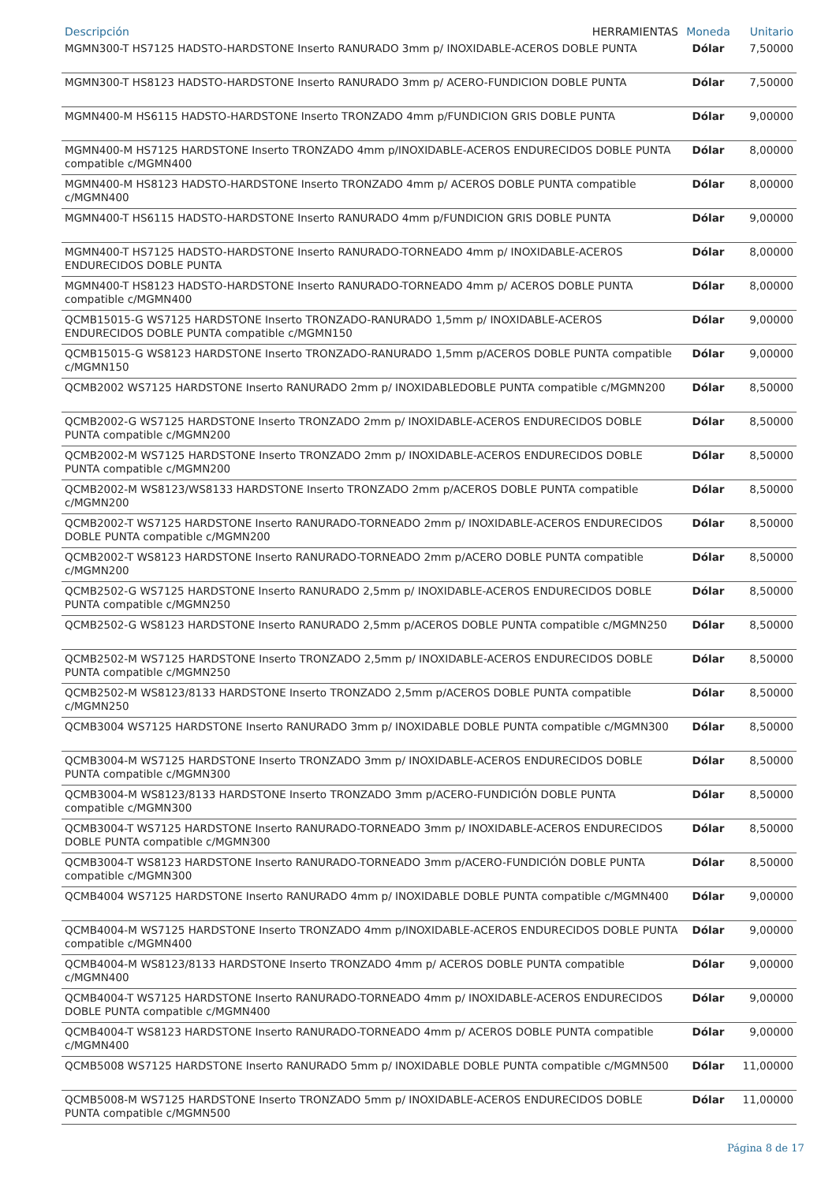| Descripción HERRAMIENTAS | Moneda | Unitario |
| --- | --- | --- |
| MGMN300-T HS7125 HADSTO-HARDSTONE Inserto RANURADO 3mm p/ INOXIDABLE-ACEROS DOBLE PUNTA | Dólar | 7,50000 |
| MGMN300-T HS8123 HADSTO-HARDSTONE Inserto RANURADO 3mm p/ ACERO-FUNDICION DOBLE PUNTA | Dólar | 7,50000 |
| MGMN400-M HS6115 HADSTO-HARDSTONE Inserto TRONZADO 4mm p/FUNDICION GRIS DOBLE PUNTA | Dólar | 9,00000 |
| MGMN400-M HS7125 HARDSTONE Inserto TRONZADO 4mm p/INOXIDABLE-ACEROS ENDURECIDOS DOBLE PUNTA compatible c/MGMN400 | Dólar | 8,00000 |
| MGMN400-M HS8123 HADSTO-HARDSTONE Inserto TRONZADO 4mm p/ ACEROS DOBLE PUNTA compatible c/MGMN400 | Dólar | 8,00000 |
| MGMN400-T HS6115 HADSTO-HARDSTONE Inserto RANURADO 4mm p/FUNDICION GRIS DOBLE PUNTA | Dólar | 9,00000 |
| MGMN400-T HS7125 HADSTO-HARDSTONE Inserto RANURADO-TORNEADO 4mm p/ INOXIDABLE-ACEROS ENDURECIDOS DOBLE PUNTA | Dólar | 8,00000 |
| MGMN400-T HS8123 HADSTO-HARDSTONE Inserto RANURADO-TORNEADO 4mm p/ ACEROS DOBLE PUNTA compatible c/MGMN400 | Dólar | 8,00000 |
| QCMB15015-G WS7125 HARDSTONE Inserto TRONZADO-RANURADO 1,5mm p/ INOXIDABLE-ACEROS ENDURECIDOS DOBLE PUNTA compatible c/MGMN150 | Dólar | 9,00000 |
| QCMB15015-G WS8123 HARDSTONE Inserto TRONZADO-RANURADO 1,5mm p/ACEROS DOBLE PUNTA compatible c/MGMN150 | Dólar | 9,00000 |
| QCMB2002 WS7125 HARDSTONE Inserto RANURADO 2mm p/ INOXIDABLEDOBLE PUNTA compatible c/MGMN200 | Dólar | 8,50000 |
| QCMB2002-G WS7125 HARDSTONE Inserto TRONZADO 2mm p/ INOXIDABLE-ACEROS ENDURECIDOS DOBLE PUNTA compatible c/MGMN200 | Dólar | 8,50000 |
| QCMB2002-M WS7125 HARDSTONE Inserto TRONZADO 2mm p/ INOXIDABLE-ACEROS ENDURECIDOS DOBLE PUNTA compatible c/MGMN200 | Dólar | 8,50000 |
| QCMB2002-M WS8123/WS8133 HARDSTONE Inserto TRONZADO 2mm p/ACEROS DOBLE PUNTA compatible c/MGMN200 | Dólar | 8,50000 |
| QCMB2002-T WS7125 HARDSTONE Inserto RANURADO-TORNEADO 2mm p/ INOXIDABLE-ACEROS ENDURECIDOS DOBLE PUNTA compatible c/MGMN200 | Dólar | 8,50000 |
| QCMB2002-T WS8123 HARDSTONE Inserto RANURADO-TORNEADO 2mm p/ACERO DOBLE PUNTA compatible c/MGMN200 | Dólar | 8,50000 |
| QCMB2502-G WS7125 HARDSTONE Inserto RANURADO 2,5mm p/ INOXIDABLE-ACEROS ENDURECIDOS DOBLE PUNTA compatible c/MGMN250 | Dólar | 8,50000 |
| QCMB2502-G WS8123 HARDSTONE Inserto RANURADO 2,5mm p/ACEROS DOBLE PUNTA compatible c/MGMN250 | Dólar | 8,50000 |
| QCMB2502-M WS7125 HARDSTONE Inserto TRONZADO 2,5mm p/ INOXIDABLE-ACEROS ENDURECIDOS DOBLE PUNTA compatible c/MGMN250 | Dólar | 8,50000 |
| QCMB2502-M WS8123/8133 HARDSTONE Inserto TRONZADO 2,5mm p/ACEROS DOBLE PUNTA compatible c/MGMN250 | Dólar | 8,50000 |
| QCMB3004 WS7125 HARDSTONE Inserto RANURADO 3mm p/ INOXIDABLE DOBLE PUNTA compatible c/MGMN300 | Dólar | 8,50000 |
| QCMB3004-M WS7125 HARDSTONE Inserto TRONZADO 3mm p/ INOXIDABLE-ACEROS ENDURECIDOS DOBLE PUNTA compatible c/MGMN300 | Dólar | 8,50000 |
| QCMB3004-M WS8123/8133 HARDSTONE Inserto TRONZADO 3mm p/ACERO-FUNDICIÓN DOBLE PUNTA compatible c/MGMN300 | Dólar | 8,50000 |
| QCMB3004-T WS7125 HARDSTONE Inserto RANURADO-TORNEADO 3mm p/ INOXIDABLE-ACEROS ENDURECIDOS DOBLE PUNTA compatible c/MGMN300 | Dólar | 8,50000 |
| QCMB3004-T WS8123 HARDSTONE Inserto RANURADO-TORNEADO 3mm p/ACERO-FUNDICIÓN DOBLE PUNTA compatible c/MGMN300 | Dólar | 8,50000 |
| QCMB4004 WS7125 HARDSTONE Inserto RANURADO 4mm p/ INOXIDABLE DOBLE PUNTA compatible c/MGMN400 | Dólar | 9,00000 |
| QCMB4004-M WS7125 HARDSTONE Inserto TRONZADO 4mm p/INOXIDABLE-ACEROS ENDURECIDOS DOBLE PUNTA compatible c/MGMN400 | Dólar | 9,00000 |
| QCMB4004-M WS8123/8133 HARDSTONE Inserto TRONZADO 4mm p/ ACEROS DOBLE PUNTA compatible c/MGMN400 | Dólar | 9,00000 |
| QCMB4004-T WS7125 HARDSTONE Inserto RANURADO-TORNEADO 4mm p/ INOXIDABLE-ACEROS ENDURECIDOS DOBLE PUNTA compatible c/MGMN400 | Dólar | 9,00000 |
| QCMB4004-T WS8123 HARDSTONE Inserto RANURADO-TORNEADO 4mm p/ ACEROS DOBLE PUNTA compatible c/MGMN400 | Dólar | 9,00000 |
| QCMB5008 WS7125 HARDSTONE Inserto RANURADO 5mm p/ INOXIDABLE DOBLE PUNTA compatible c/MGMN500 | Dólar | 11,00000 |
| QCMB5008-M WS7125 HARDSTONE Inserto TRONZADO 5mm p/ INOXIDABLE-ACEROS ENDURECIDOS DOBLE PUNTA compatible c/MGMN500 | Dólar | 11,00000 |
Página 8 de 17